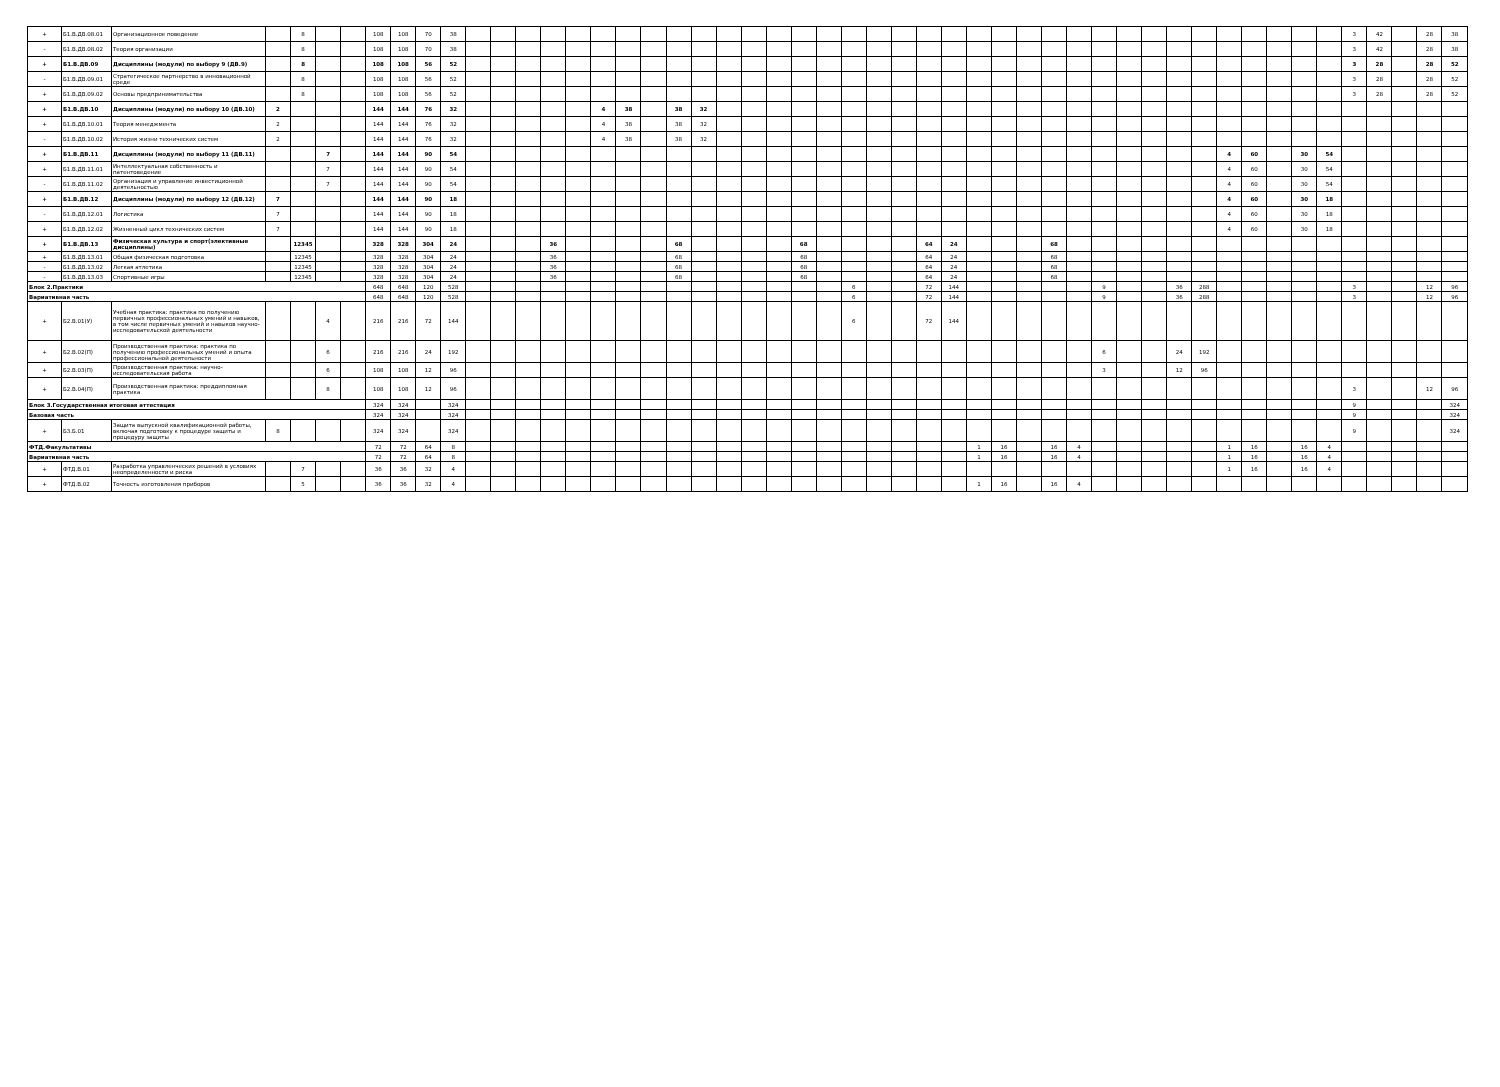| + | Б1.В.ДВ.08.01 | Организационное поведение | | 8 | | | 108 | 108 | 70 | 38 | | | | | | | | | | | | | | | | | | | | | | | | | | | | | | | | | | | | 3 | 42 | | 28 | 38 |
| - | Б1.В.ДВ.08.02 | Теория организации | | 8 | | | 108 | 108 | 70 | 38 | | | | | | | | | | | | | | | | | | | | | | | | | | | | | | | | | | | | 3 | 42 | | 28 | 38 |
| + | Б1.В.ДВ.09 | Дисциплины (модули) по выбору 9 (ДВ.9) | | 8 | | | 108 | 108 | 56 | 52 | | | | | | | | | | | | | | | | | | | | | | | | | | | | | | | | | | | | 3 | 28 | | 28 | 52 |
| - | Б1.В.ДВ.09.01 | Стратегическое партнерство в инновационной среде | | 8 | | | 108 | 108 | 56 | 52 | | | | | | | | | | | | | | | | | | | | | | | | | | | | | | | | | | | | 3 | 28 | | 28 | 52 |
| + | Б1.В.ДВ.09.02 | Основы предпринимательства | | 8 | | | 108 | 108 | 56 | 52 | | | | | | | | | | | | | | | | | | | | | | | | | | | | | | | | | | | | 3 | 28 | | 28 | 52 |
| + | Б1.В.ДВ.10 | Дисциплины (модули) по выбору 10 (ДВ.10) | 2 | | | | 144 | 144 | 76 | 32 | | | | | | 4 | 38 | | 38 | 32 | | | | | | | | | | | | | | | | | | | | | | | | | | | | | | |
| + | Б1.В.ДВ.10.01 | Теория менеджмента | 2 | | | | 144 | 144 | 76 | 32 | | | | | | 4 | 38 | | 38 | 32 | | | | | | | | | | | | | | | | | | | | | | | | | | | | | | |
| - | Б1.В.ДВ.10.02 | История жизни технических систем | 2 | | | | 144 | 144 | 76 | 32 | | | | | | 4 | 38 | | 38 | 32 | | | | | | | | | | | | | | | | | | | | | | | | | | | | | | |
| + | Б1.В.ДВ.11 | Дисциплины (модули) по выбору 11 (ДВ.11) | | | 7 | | 144 | 144 | 90 | 54 | | | | | | | | | | | | | | | | | | | | | | | | | | | | | | | 4 | 60 | | 30 | 54 | | | | | |
| + | Б1.В.ДВ.11.01 | Интеллектуальная собственность и патентоведение | | | 7 | | 144 | 144 | 90 | 54 | | | | | | | | | | | | | | | | | | | | | | | | | | | | | | | 4 | 60 | | 30 | 54 | | | | | |
| - | Б1.В.ДВ.11.02 | Организация и управление инвестиционной деятельностью | | | 7 | | 144 | 144 | 90 | 54 | | | | | | | | | | | | | | | | | | | | | | | | | | | | | | | 4 | 60 | | 30 | 54 | | | | | |
| + | Б1.В.ДВ.12 | Дисциплины (модули) по выбору 12 (ДВ.12) | 7 | | | | 144 | 144 | 90 | 18 | | | | | | | | | | | | | | | | | | | | | | | | | | | | | | | 4 | 60 | | 30 | 18 | | | | | |
| - | Б1.В.ДВ.12.01 | Логистика | 7 | | | | 144 | 144 | 90 | 18 | | | | | | | | | | | | | | | | | | | | | | | | | | | | | | | 4 | 60 | | 30 | 18 | | | | | |
| + | Б1.В.ДВ.12.02 | Жизненный цикл технических систем | 7 | | | | 144 | 144 | 90 | 18 | | | | | | | | | | | | | | | | | | | | | | | | | | | | | | | 4 | 60 | | 30 | 18 | | | | | |
| + | Б1.В.ДВ.13 | Физическая культура и спорт(элективные дисциплины) | | 12345 | | | 328 | 328 | 304 | 24 | | | | 36 | | | | | 68 | | | | | 68 | | | | | 64 | 24 | | | | 68 | | | | | | | | | | | | | | | | |
| + | Б1.В.ДВ.13.01 | Общая физическая подготовка | | 12345 | | | 328 | 328 | 304 | 24 | | | | 36 | | | | | 68 | | | | | 68 | | | | | 64 | 24 | | | | 68 | | | | | | | | | | | | | | | | |
| - | Б1.В.ДВ.13.02 | Легкая атлетика | | 12345 | | | 328 | 328 | 304 | 24 | | | | 36 | | | | | 68 | | | | | 68 | | | | | 64 | 24 | | | | 68 | | | | | | | | | | | | | | | | |
| - | Б1.В.ДВ.13.03 | Спортивные игры | | 12345 | | | 328 | 328 | 304 | 24 | | | | 36 | | | | | 68 | | | | | 68 | | | | | 64 | 24 | | | | 68 | | | | | | | | | | | | | | | | |
| Блок 2.Практики | | | | | | | 648 | 648 | 120 | 528 | | | | | | | | | | | | | | | | 6 | | | 72 | 144 | | | | | | 9 | | | 36 | 288 | | | | | | 3 | | | 12 | 96 |
| Вариативная часть | | | | | | | 648 | 648 | 120 | 528 | | | | | | | | | | | | | | | | 6 | | | 72 | 144 | | | | | | 9 | | | 36 | 288 | | | | | | 3 | | | 12 | 96 |
| + | Б2.В.01(У) | Учебная практика: практика по получению первичных профессиональных умений и навыков, в том числе первичных умений и навыков научно-исследовательской деятельности | | | 4 | | 216 | 216 | 72 | 144 | | | | | | | | | | | | | | | | 6 | | | 72 | 144 | | | | | | | | | | | | | | | | | | | | |
| + | Б2.В.02(П) | Производственная практика: практика по получению профессиональных умений и опыта профессиональной деятельности | | | 6 | | 216 | 216 | 24 | 192 | | | | | | | | | | | | | | | | | | | | | | | | | | 6 | | | 24 | 192 | | | | | | | | | | |
| + | Б2.В.03(П) | Производственная практика: научно-исследовательская работа | | | 6 | | 108 | 108 | 12 | 96 | | | | | | | | | | | | | | | | | | | | | | | | | | 3 | | | 12 | 96 | | | | | | | | | | |
| + | Б2.В.04(П) | Производственная практика: преддипломная практика | | | 8 | | 108 | 108 | 12 | 96 | | | | | | | | | | | | | | | | | | | | | | | | | | | | | | | | | | | | 3 | | | 12 | 96 |
| Блок 3.Государственная итоговая аттестация | | | | | | | 324 | 324 | | 324 | | | | | | | | | | | | | | | | | | | | | | | | | | | | | | | | | | | | 9 | | | | 324 |
| Базовая часть | | | | | | | 324 | 324 | | 324 | | | | | | | | | | | | | | | | | | | | | | | | | | | | | | | | | | | | 9 | | | | 324 |
| + | Б3.Б.01 | Защита выпускной квалификационной работы, включая подготовку к процедуре защиты и процедуру защиты | 8 | | | | 324 | 324 | | 324 | | | | | | | | | | | | | | | | | | | | | | | | | | | | | | | | | | | | 9 | | | | 324 |
| ФТД.Факультативы | | | | | | | 72 | 72 | 64 | 8 | | | | | | | | | | | | | | | | | | | | | 1 | 16 | | 16 | 4 | | | | | | 1 | 16 | | 16 | 4 | | | | | |
| Вариативная часть | | | | | | | 72 | 72 | 64 | 8 | | | | | | | | | | | | | | | | | | | | | 1 | 16 | | 16 | 4 | | | | | | 1 | 16 | | 16 | 4 | | | | | |
| + | ФТД.В.01 | Разработка управленческих решений в условиях неопределенности и риска | | 7 | | | 36 | 36 | 32 | 4 | | | | | | | | | | | | | | | | | | | | | | | | | | | | | | | 1 | 16 | | 16 | 4 | | | | | |
| + | ФТД.В.02 | Точность изготовления приборов | | 5 | | | 36 | 36 | 32 | 4 | | | | | | | | | | | | | | | | | | | | | 1 | 16 | | 16 | 4 | | | | | | | | | | | | | | | |